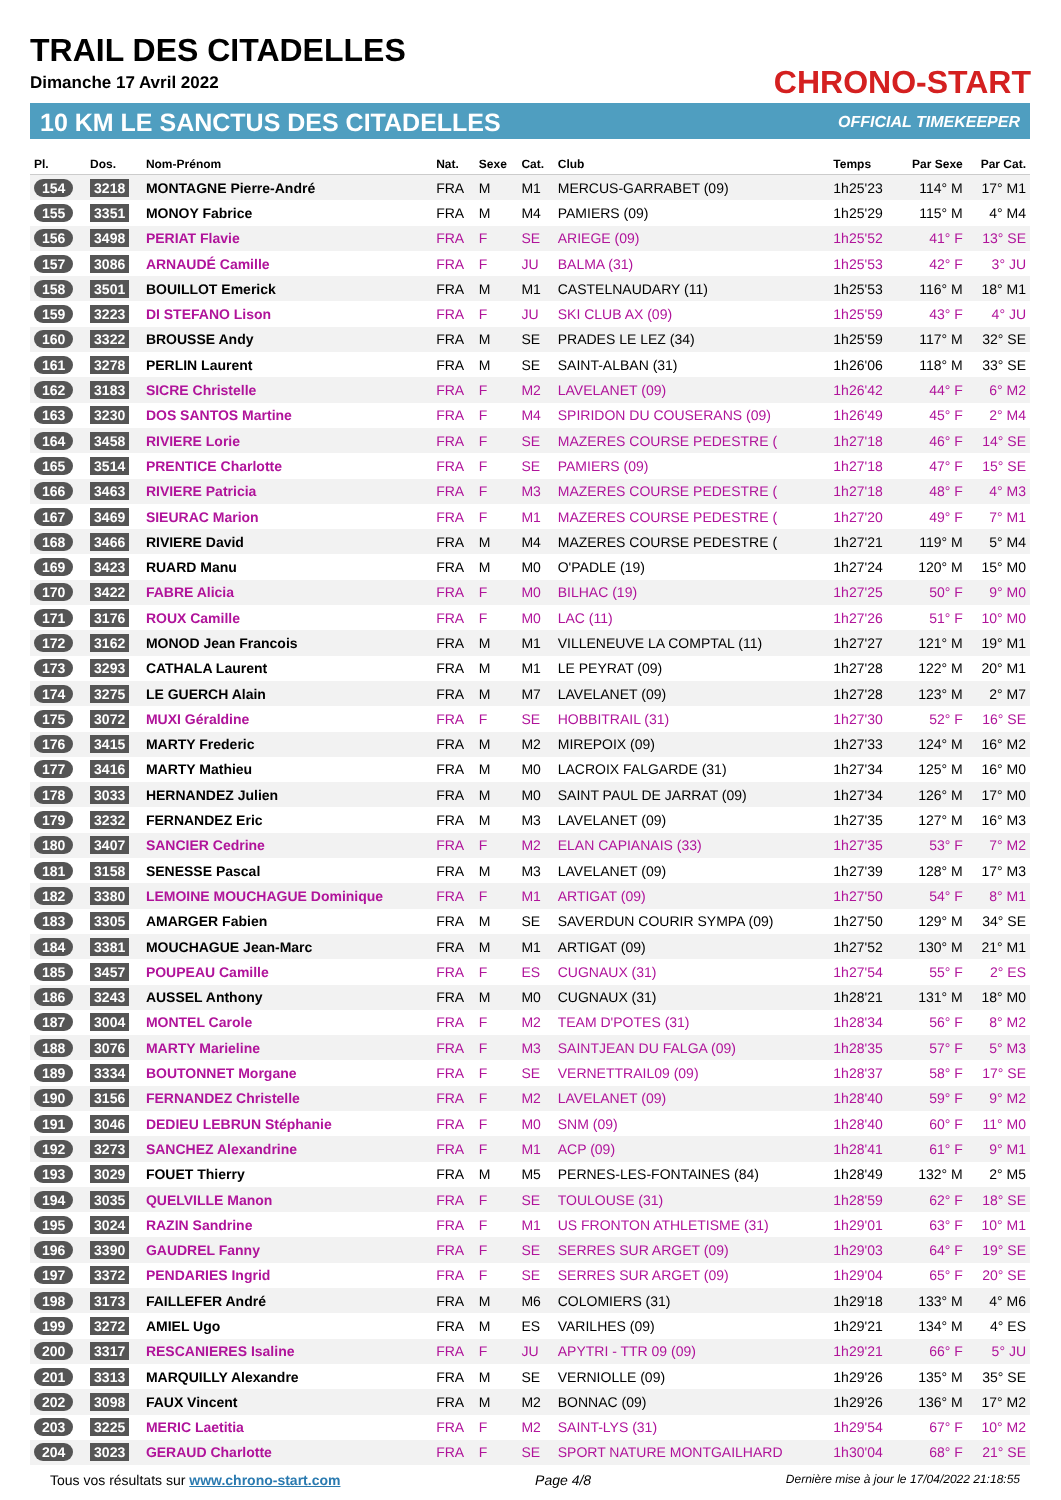TRAIL DES CITADELLES
Dimanche 17 Avril 2022 CHRONO-START
10 KM LE SANCTUS DES CITADELLES OFFICIAL TIMEKEEPER
| Pl. | Dos. | Nom-Prénom | Nat. | Sexe | Cat. | Club | Temps | Par Sexe | Par Cat. |
| --- | --- | --- | --- | --- | --- | --- | --- | --- | --- |
| 154 | 3218 | MONTAGNE Pierre-André | FRA | M | M1 | MERCUS-GARRABET (09) | 1h25'23 | 114° M | 17° M1 |
| 155 | 3351 | MONOY Fabrice | FRA | M | M4 | PAMIERS (09) | 1h25'29 | 115° M | 4° M4 |
| 156 | 3498 | PERIAT Flavie | FRA | F | SE | ARIEGE (09) | 1h25'52 | 41° F | 13° SE |
| 157 | 3086 | ARNAUDÉ Camille | FRA | F | JU | BALMA (31) | 1h25'53 | 42° F | 3° JU |
| 158 | 3501 | BOUILLOT Emerick | FRA | M | M1 | CASTELNAUDARY (11) | 1h25'53 | 116° M | 18° M1 |
| 159 | 3223 | DI STEFANO Lison | FRA | F | JU | SKI CLUB AX (09) | 1h25'59 | 43° F | 4° JU |
| 160 | 3322 | BROUSSE Andy | FRA | M | SE | PRADES LE LEZ (34) | 1h25'59 | 117° M | 32° SE |
| 161 | 3278 | PERLIN Laurent | FRA | M | SE | SAINT-ALBAN (31) | 1h26'06 | 118° M | 33° SE |
| 162 | 3183 | SICRE Christelle | FRA | F | M2 | LAVELANET (09) | 1h26'42 | 44° F | 6° M2 |
| 163 | 3230 | DOS SANTOS Martine | FRA | F | M4 | SPIRIDON DU COUSERANS (09) | 1h26'49 | 45° F | 2° M4 |
| 164 | 3458 | RIVIERE Lorie | FRA | F | SE | MAZERES COURSE PEDESTRE ( | 1h27'18 | 46° F | 14° SE |
| 165 | 3514 | PRENTICE Charlotte | FRA | F | SE | PAMIERS (09) | 1h27'18 | 47° F | 15° SE |
| 166 | 3463 | RIVIERE Patricia | FRA | F | M3 | MAZERES COURSE PEDESTRE ( | 1h27'18 | 48° F | 4° M3 |
| 167 | 3469 | SIEURAC Marion | FRA | F | M1 | MAZERES COURSE PEDESTRE ( | 1h27'20 | 49° F | 7° M1 |
| 168 | 3466 | RIVIERE David | FRA | M | M4 | MAZERES COURSE PEDESTRE ( | 1h27'21 | 119° M | 5° M4 |
| 169 | 3423 | RUARD Manu | FRA | M | M0 | O'PADLE (19) | 1h27'24 | 120° M | 15° M0 |
| 170 | 3422 | FABRE Alicia | FRA | F | M0 | BILHAC (19) | 1h27'25 | 50° F | 9° M0 |
| 171 | 3176 | ROUX Camille | FRA | F | M0 | LAC (11) | 1h27'26 | 51° F | 10° M0 |
| 172 | 3162 | MONOD Jean Francois | FRA | M | M1 | VILLENEUVE LA COMPTAL (11) | 1h27'27 | 121° M | 19° M1 |
| 173 | 3293 | CATHALA Laurent | FRA | M | M1 | LE PEYRAT (09) | 1h27'28 | 122° M | 20° M1 |
| 174 | 3275 | LE GUERCH Alain | FRA | M | M7 | LAVELANET (09) | 1h27'28 | 123° M | 2° M7 |
| 175 | 3072 | MUXI Géraldine | FRA | F | SE | HOBBITRAIL (31) | 1h27'30 | 52° F | 16° SE |
| 176 | 3415 | MARTY Frederic | FRA | M | M2 | MIREPOIX (09) | 1h27'33 | 124° M | 16° M2 |
| 177 | 3416 | MARTY Mathieu | FRA | M | M0 | LACROIX FALGARDE (31) | 1h27'34 | 125° M | 16° M0 |
| 178 | 3033 | HERNANDEZ Julien | FRA | M | M0 | SAINT PAUL DE JARRAT (09) | 1h27'34 | 126° M | 17° M0 |
| 179 | 3232 | FERNANDEZ Eric | FRA | M | M3 | LAVELANET (09) | 1h27'35 | 127° M | 16° M3 |
| 180 | 3407 | SANCIER Cedrine | FRA | F | M2 | ELAN CAPIANAIS (33) | 1h27'35 | 53° F | 7° M2 |
| 181 | 3158 | SENESSE Pascal | FRA | M | M3 | LAVELANET (09) | 1h27'39 | 128° M | 17° M3 |
| 182 | 3380 | LEMOINE MOUCHAGUE Dominique | FRA | F | M1 | ARTIGAT (09) | 1h27'50 | 54° F | 8° M1 |
| 183 | 3305 | AMARGER Fabien | FRA | M | SE | SAVERDUN COURIR SYMPA (09) | 1h27'50 | 129° M | 34° SE |
| 184 | 3381 | MOUCHAGUE Jean-Marc | FRA | M | M1 | ARTIGAT (09) | 1h27'52 | 130° M | 21° M1 |
| 185 | 3457 | POUPEAU Camille | FRA | F | ES | CUGNAUX (31) | 1h27'54 | 55° F | 2° ES |
| 186 | 3243 | AUSSEL Anthony | FRA | M | M0 | CUGNAUX (31) | 1h28'21 | 131° M | 18° M0 |
| 187 | 3004 | MONTEL Carole | FRA | F | M2 | TEAM D'POTES (31) | 1h28'34 | 56° F | 8° M2 |
| 188 | 3076 | MARTY Marieline | FRA | F | M3 | SAINTJEAN DU FALGA (09) | 1h28'35 | 57° F | 5° M3 |
| 189 | 3334 | BOUTONNET Morgane | FRA | F | SE | VERNETTRAIL09 (09) | 1h28'37 | 58° F | 17° SE |
| 190 | 3156 | FERNANDEZ Christelle | FRA | F | M2 | LAVELANET (09) | 1h28'40 | 59° F | 9° M2 |
| 191 | 3046 | DEDIEU LEBRUN Stéphanie | FRA | F | M0 | SNM (09) | 1h28'40 | 60° F | 11° M0 |
| 192 | 3273 | SANCHEZ Alexandrine | FRA | F | M1 | ACP (09) | 1h28'41 | 61° F | 9° M1 |
| 193 | 3029 | FOUET Thierry | FRA | M | M5 | PERNES-LES-FONTAINES (84) | 1h28'49 | 132° M | 2° M5 |
| 194 | 3035 | QUELVILLE Manon | FRA | F | SE | TOULOUSE (31) | 1h28'59 | 62° F | 18° SE |
| 195 | 3024 | RAZIN Sandrine | FRA | F | M1 | US FRONTON ATHLETISME (31) | 1h29'01 | 63° F | 10° M1 |
| 196 | 3390 | GAUDREL Fanny | FRA | F | SE | SERRES SUR ARGET (09) | 1h29'03 | 64° F | 19° SE |
| 197 | 3372 | PENDARIES Ingrid | FRA | F | SE | SERRES SUR ARGET (09) | 1h29'04 | 65° F | 20° SE |
| 198 | 3173 | FAILLEFER André | FRA | M | M6 | COLOMIERS (31) | 1h29'18 | 133° M | 4° M6 |
| 199 | 3272 | AMIEL Ugo | FRA | M | ES | VARILHES (09) | 1h29'21 | 134° M | 4° ES |
| 200 | 3317 | RESCANIERES Isaline | FRA | F | JU | APYTRI - TTR 09 (09) | 1h29'21 | 66° F | 5° JU |
| 201 | 3313 | MARQUILLY Alexandre | FRA | M | SE | VERNIOLLE (09) | 1h29'26 | 135° M | 35° SE |
| 202 | 3098 | FAUX Vincent | FRA | M | M2 | BONNAC (09) | 1h29'26 | 136° M | 17° M2 |
| 203 | 3225 | MERIC Laetitia | FRA | F | M2 | SAINT-LYS (31) | 1h29'54 | 67° F | 10° M2 |
| 204 | 3023 | GERAUD Charlotte | FRA | F | SE | SPORT NATURE MONTGAILHARD | 1h30'04 | 68° F | 21° SE |
Tous vos résultats sur www.chrono-start.com Page 4/8 Dernière mise à jour le 17/04/2022 21:18:55